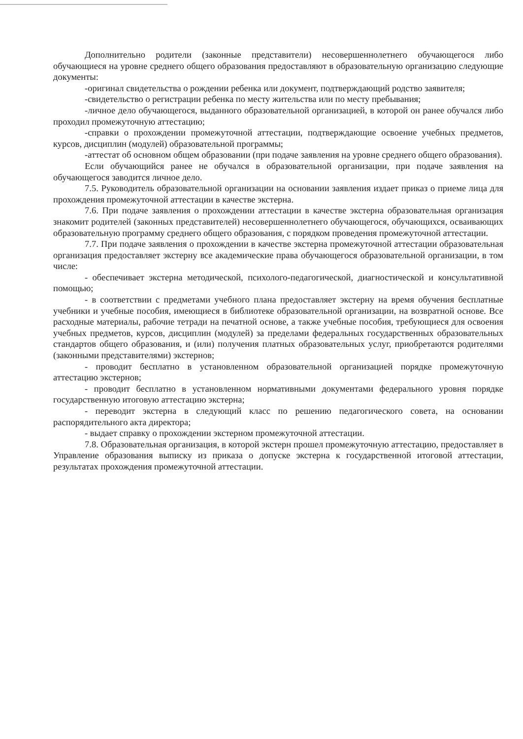Дополнительно родители (законные представители) несовершеннолетнего обучающегося либо обучающиеся на уровне среднего общего образования предоставляют в образовательную организацию следующие документы:
-оригинал свидетельства о рождении ребенка или документ, подтверждающий родство заявителя;
-свидетельство о регистрации ребенка по месту жительства или по месту пребывания;
-личное дело обучающегося, выданного образовательной организацией, в которой он ранее обучался либо проходил промежуточную аттестацию;
-справки о прохождении промежуточной аттестации, подтверждающие освоение учебных предметов, курсов, дисциплин (модулей) образовательной программы;
-аттестат об основном общем образовании (при подаче заявления на уровне среднего общего образования).
Если обучающийся ранее не обучался в образовательной организации, при подаче заявления на обучающегося заводится личное дело.
7.5. Руководитель образовательной организации на основании заявления издает приказ о приеме лица для прохождения промежуточной аттестации в качестве экстерна.
7.6. При подаче заявления о прохождении аттестации в качестве экстерна образовательная организация знакомит родителей (законных представителей) несовершеннолетнего обучающегося, обучающихся, осваивающих образовательную программу среднего общего образования, с порядком проведения промежуточной аттестации.
7.7. При подаче заявления о прохождении в качестве экстерна промежуточной аттестации образовательная организация предоставляет экстерну все академические права обучающегося образовательной организации, в том числе:
- обеспечивает экстерна методической, психолого-педагогической, диагностической и консультативной помощью;
- в соответствии с предметами учебного плана предоставляет экстерну на время обучения бесплатные учебники и учебные пособия, имеющиеся в библиотеке образовательной организации, на возвратной основе. Все расходные материалы, рабочие тетради на печатной основе, а также учебные пособия, требующиеся для освоения учебных предметов, курсов, дисциплин (модулей) за пределами федеральных государственных образовательных стандартов общего образования, и (или) получения платных образовательных услуг, приобретаются родителями (законными представителями) экстернов;
- проводит бесплатно в установленном образовательной организацией порядке промежуточную аттестацию экстернов;
- проводит бесплатно в установленном нормативными документами федерального уровня порядке государственную итоговую аттестацию экстерна;
- переводит экстерна в следующий класс по решению педагогического совета, на основании распорядительного акта директора;
- выдает справку о прохождении экстерном промежуточной аттестации.
7.8. Образовательная организация, в которой экстерн прошел промежуточную аттестацию, предоставляет в Управление образования выписку из приказа о допуске экстерна к государственной итоговой аттестации, результатах прохождения промежуточной аттестации.